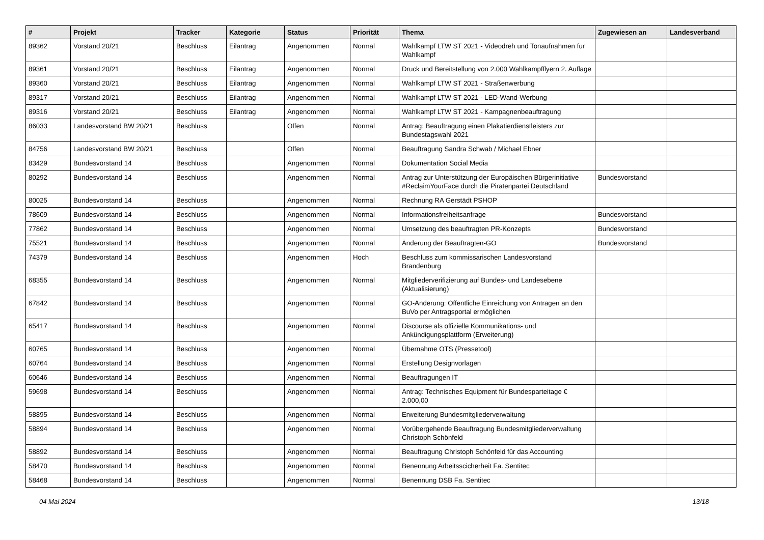| # | Projekt | Tracker | Kategorie | Status | Priorität | Thema | Zugewiesen an | Landesverband |
| --- | --- | --- | --- | --- | --- | --- | --- | --- |
| 89362 | Vorstand 20/21 | Beschluss | Eilantrag | Angenommen | Normal | Wahlkampf LTW ST 2021 - Videodreh und Tonaufnahmen für Wahlkampf | | |
| 89361 | Vorstand 20/21 | Beschluss | Eilantrag | Angenommen | Normal | Druck und Bereitstellung von 2.000 Wahlkampfflyern 2. Auflage | | |
| 89360 | Vorstand 20/21 | Beschluss | Eilantrag | Angenommen | Normal | Wahlkampf LTW ST 2021 - Straßenwerbung | | |
| 89317 | Vorstand 20/21 | Beschluss | Eilantrag | Angenommen | Normal | Wahlkampf LTW ST 2021 - LED-Wand-Werbung | | |
| 89316 | Vorstand 20/21 | Beschluss | Eilantrag | Angenommen | Normal | Wahlkampf LTW ST 2021 - Kampagnenbeauftragung | | |
| 86033 | Landesvorstand BW 20/21 | Beschluss | | Offen | Normal | Antrag: Beauftragung einen Plakatierdienstleisters zur Bundestagswahl 2021 | | |
| 84756 | Landesvorstand BW 20/21 | Beschluss | | Offen | Normal | Beauftragung Sandra Schwab / Michael Ebner | | |
| 83429 | Bundesvorstand 14 | Beschluss | | Angenommen | Normal | Dokumentation Social Media | | |
| 80292 | Bundesvorstand 14 | Beschluss | | Angenommen | Normal | Antrag zur Unterstützung der Europäischen Bürgerinitiative #ReclaimYourFace durch die Piratenpartei Deutschland | Bundesvorstand | |
| 80025 | Bundesvorstand 14 | Beschluss | | Angenommen | Normal | Rechnung RA Gerstädt PSHOP | | |
| 78609 | Bundesvorstand 14 | Beschluss | | Angenommen | Normal | Informationsfreiheitsanfrage | Bundesvorstand | |
| 77862 | Bundesvorstand 14 | Beschluss | | Angenommen | Normal | Umsetzung des beauftragten PR-Konzepts | Bundesvorstand | |
| 75521 | Bundesvorstand 14 | Beschluss | | Angenommen | Normal | Änderung der Beauftragten-GO | Bundesvorstand | |
| 74379 | Bundesvorstand 14 | Beschluss | | Angenommen | Hoch | Beschluss zum kommissarischen Landesvorstand Brandenburg | | |
| 68355 | Bundesvorstand 14 | Beschluss | | Angenommen | Normal | Mitgliederverifizierung auf Bundes- und Landesebene (Aktualisierung) | | |
| 67842 | Bundesvorstand 14 | Beschluss | | Angenommen | Normal | GO-Änderung: Öffentliche Einreichung von Anträgen an den BuVo per Antragsportal ermöglichen | | |
| 65417 | Bundesvorstand 14 | Beschluss | | Angenommen | Normal | Discourse als offizielle Kommunikations- und Ankündigungsplattform (Erweiterung) | | |
| 60765 | Bundesvorstand 14 | Beschluss | | Angenommen | Normal | Übernahme OTS (Pressetool) | | |
| 60764 | Bundesvorstand 14 | Beschluss | | Angenommen | Normal | Erstellung Designvorlagen | | |
| 60646 | Bundesvorstand 14 | Beschluss | | Angenommen | Normal | Beauftragungen IT | | |
| 59698 | Bundesvorstand 14 | Beschluss | | Angenommen | Normal | Antrag: Technisches Equipment für Bundesparteitage € 2.000,00 | | |
| 58895 | Bundesvorstand 14 | Beschluss | | Angenommen | Normal | Erweiterung Bundesmitgliederverwaltung | | |
| 58894 | Bundesvorstand 14 | Beschluss | | Angenommen | Normal | Vorübergehende Beauftragung Bundesmitgliederverwaltung Christoph Schönfeld | | |
| 58892 | Bundesvorstand 14 | Beschluss | | Angenommen | Normal | Beauftragung Christoph Schönfeld für das Accounting | | |
| 58470 | Bundesvorstand 14 | Beschluss | | Angenommen | Normal | Benennung Arbeitsscicherheit Fa. Sentitec | | |
| 58468 | Bundesvorstand 14 | Beschluss | | Angenommen | Normal | Benennung DSB Fa. Sentitec | | |
04 Mai 2024 13/18